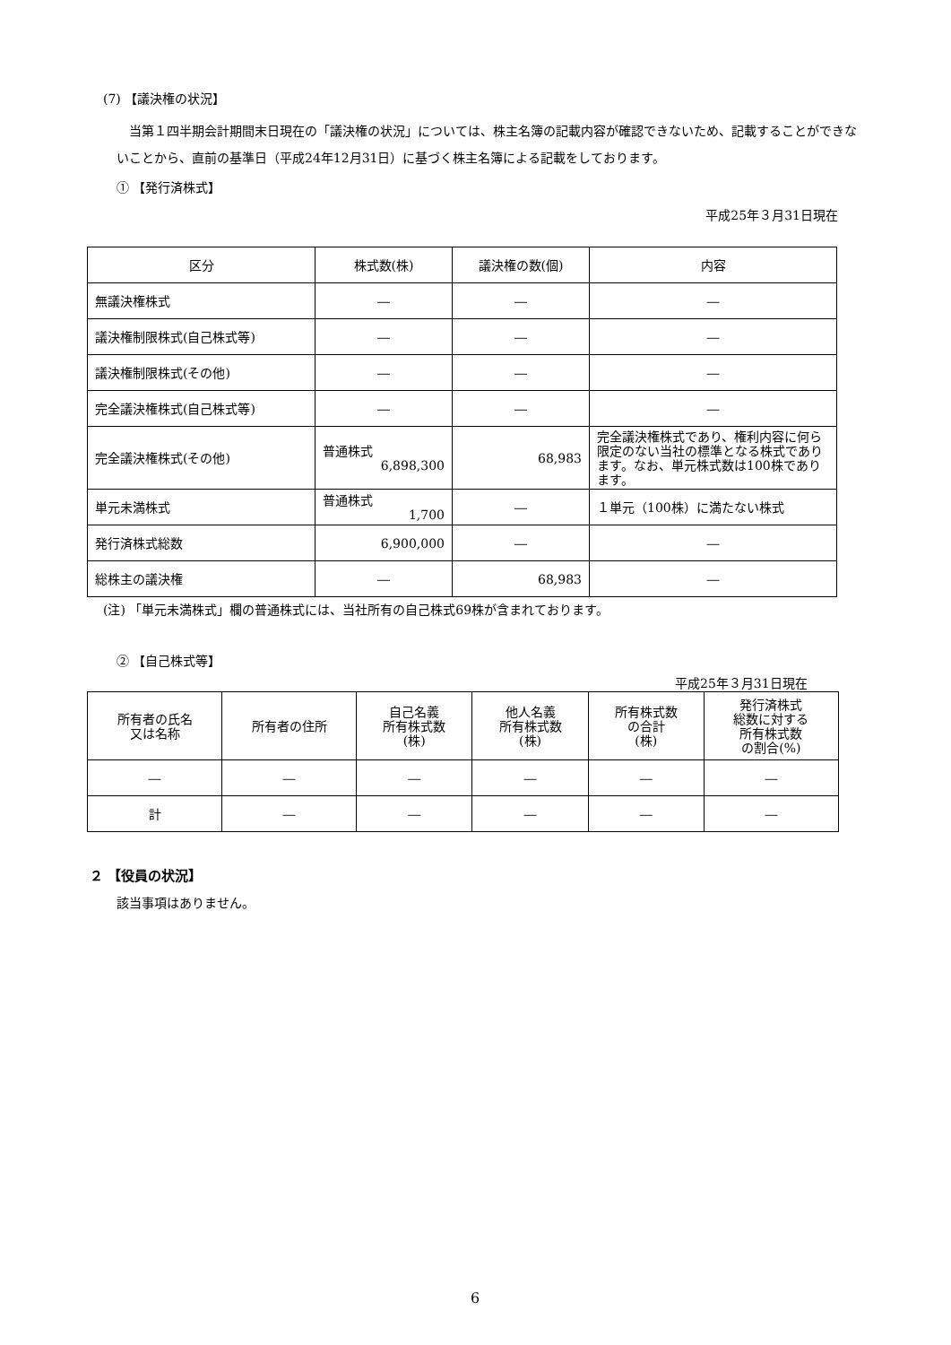(7) 【議決権の状況】
当第１四半期会計期間末日現在の「議決権の状況」については、株主名簿の記載内容が確認できないため、記載することができないことから、直前の基準日（平成24年12月31日）に基づく株主名簿による記載をしております。
① 【発行済株式】
平成25年３月31日現在
| 区分 | 株式数(株) | 議決権の数(個) | 内容 |
| --- | --- | --- | --- |
| 無議決権株式 | ― | ― | ― |
| 議決権制限株式(自己株式等) | ― | ― | ― |
| 議決権制限株式(その他) | ― | ― | ― |
| 完全議決権株式(自己株式等) | ― | ― | ― |
| 完全議決権株式(その他) | 普通株式 6,898,300 | 68,983 | 完全議決権株式であり、権利内容に何ら限定のない当社の標準となる株式であります。なお、単元株式数は100株であります。 |
| 単元未満株式 | 普通株式 1,700 | ― | １単元（100株）に満たない株式 |
| 発行済株式総数 | 6,900,000 | ― | ― |
| 総株主の議決権 | ― | 68,983 | ― |
(注) 「単元未満株式」欄の普通株式には、当社所有の自己株式69株が含まれております。
② 【自己株式等】
平成25年３月31日現在
| 所有者の氏名 又は名称 | 所有者の住所 | 自己名義 所有株式数 (株) | 他人名義 所有株式数 (株) | 所有株式数 の合計 (株) | 発行済株式 総数に対する 所有株式数 の割合(%) |
| --- | --- | --- | --- | --- | --- |
| ― | ― | ― | ― | ― | ― |
| 計 | ― | ― | ― | ― | ― |
２ 【役員の状況】
該当事項はありません。
6